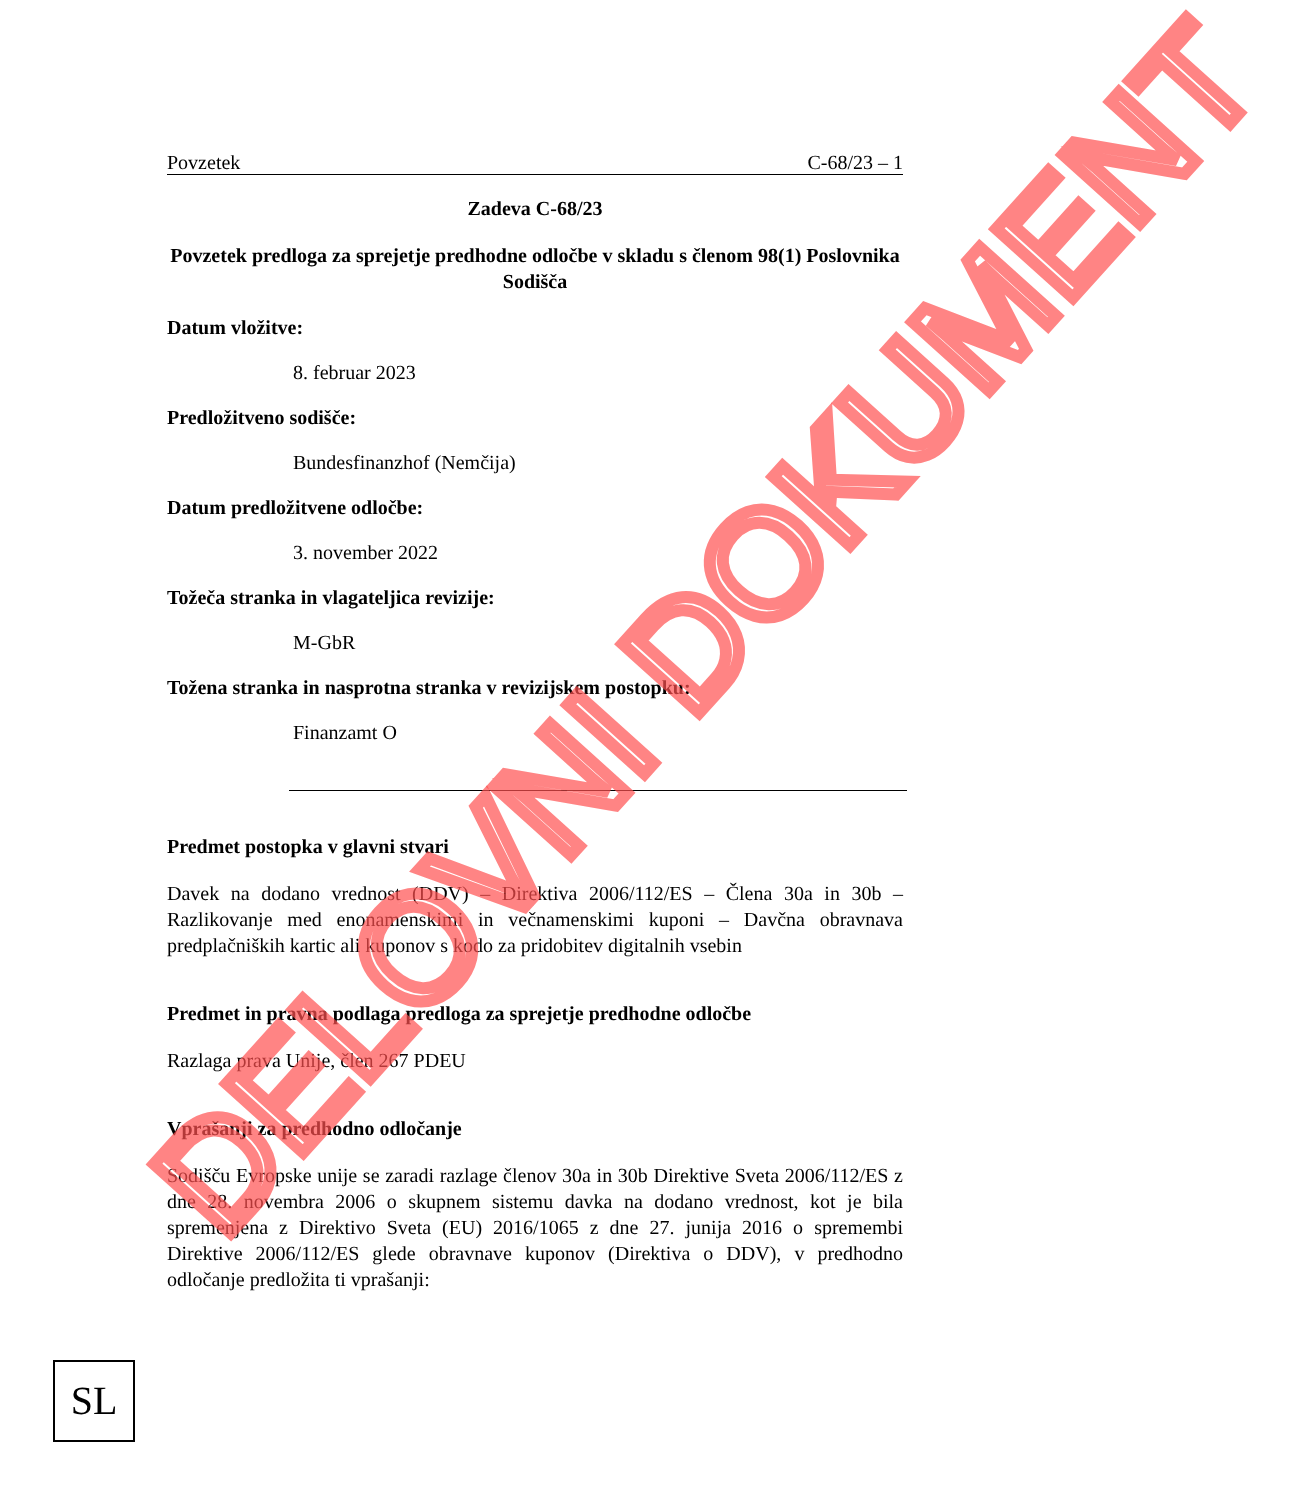Povzetek C-68/23 – 1
Zadeva C-68/23
Povzetek predloga za sprejetje predhodne odločbe v skladu s členom 98(1) Poslovnika Sodišča
Datum vložitve:
8. februar 2023
Predložitveno sodišče:
Bundesfinanzhof (Nemčija)
Datum predložitvene odločbe:
3. november 2022
Tožeča stranka in vlagateljica revizije:
M-GbR
Tožena stranka in nasprotna stranka v revizijskem postopku:
Finanzamt O
Predmet postopka v glavni stvari
Davek na dodano vrednost (DDV) – Direktiva 2006/112/ES – Člena 30a in 30b – Razlikovanje med enonamenskimi in večnamenskimi kuponi – Davčna obravnava predplačniških kartic ali kuponov s kodo za pridobitev digitalnih vsebin
Predmet in pravna podlaga predloga za sprejetje predhodne odločbe
Razlaga prava Unije, člen 267 PDEU
Vprašanji za predhodno odločanje
Sodišču Evropske unije se zaradi razlage členov 30a in 30b Direktive Sveta 2006/112/ES z dne 28. novembra 2006 o skupnem sistemu davka na dodano vrednost, kot je bila spremenjena z Direktivo Sveta (EU) 2016/1065 z dne 27. junija 2016 o spremembi Direktive 2006/112/ES glede obravnave kuponov (Direktiva o DDV), v predhodno odločanje predložita ti vprašanji:
DELOVNI DOKUMENT
SL